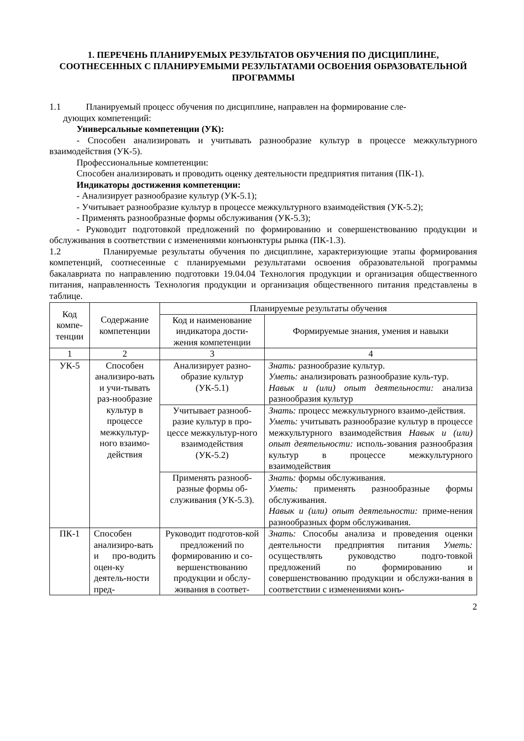1. ПЕРЕЧЕНЬ ПЛАНИРУЕМЫХ РЕЗУЛЬТАТОВ ОБУЧЕНИЯ ПО ДИСЦИПЛИНЕ, СООТНЕСЕННЫХ С ПЛАНИРУЕМЫМИ РЕЗУЛЬТАТАМИ ОСВОЕНИЯ ОБРАЗОВАТЕЛЬНОЙ ПРОГРАММЫ
1.1 Планируемый процесс обучения по дисциплине, направлен на формирование сле-
дующих компетенций:
Универсальные компетенции (УК):
- Способен анализировать и учитывать разнообразие культур в процессе межкультурного взаимодействия (УК-5).
Профессиональные компетенции:
Способен анализировать и проводить оценку деятельности предприятия питания (ПК-1).
Индикаторы достижения компетенции:
- Анализирует разнообразие культур (УК-5.1);
- Учитывает разнообразие культур в процессе межкультурного взаимодействия (УК-5.2);
- Применять разнообразные формы обслуживания (УК-5.3);
- Руководит подготовкой предложений по формированию и совершенствованию продукции и обслуживания в соответствии с изменениями конъюнктуры рынка (ПК-1.3).
1.2 Планируемые результаты обучения по дисциплине, характеризующие этапы формирования компетенций, соотнесенные с планируемыми результатами освоения образовательной программы бакалавриата по направлению подготовки 19.04.04 Технология продукции и организация общественного питания, направленность Технология продукции и организация общественного питания представлены в таблице.
| Код компе-тенции | Содержание компетенции | Планируемые результаты обучения | |
| --- | --- | --- | --- |
| | | Код и наименование индикатора дости-жения компетенции | Формируемые знания, умения и навыки |
| 1 | 2 | 3 | 4 |
| УК-5 | Способен анализиро-вать и учи-тывать раз-нообразие культур в процессе межкультур-ного взаимо-действия | Анализирует разно-образие культур (УК-5.1) | Знать: разнообразие культур. Уметь: анализировать разнообразие куль-тур. Навык и (или) опыт деятельности: анализа разнообразия культур |
| | | Учитывает разнооб-разие культур в про-цессе межкультур-ного взаимодействия (УК-5.2) | Знать: процесс межкультурного взаимо-действия. Уметь: учитывать разнообразие культур в процессе межкультурного взаимодействия Навык и (или) опыт деятельности: исполь-зования разнообразия культур в процессе межкультурного взаимодействия |
| | | Применять разнооб-разные формы об-служивания (УК-5.3). | Знать: формы обслуживания. Уметь: применять разнообразные формы обслуживания. Навык и (или) опыт деятельности: приме-нения разнообразных форм обслуживания. |
| ПК-1 | Способен анализиро-вать и про-водить оцен-ку деятель-ности пред- | Руководит подготов-кой предложений по формированию и со-вершенствованию продукции и обслу-живания в соответ- | Знать: Способы анализа и проведения оценки деятельности предприятия питания Уметь: осуществлять руководство подго-товкой предложений по формированию и совершенствованию продукции и обслужи-вания в соответствии с изменениями конъ- |
2